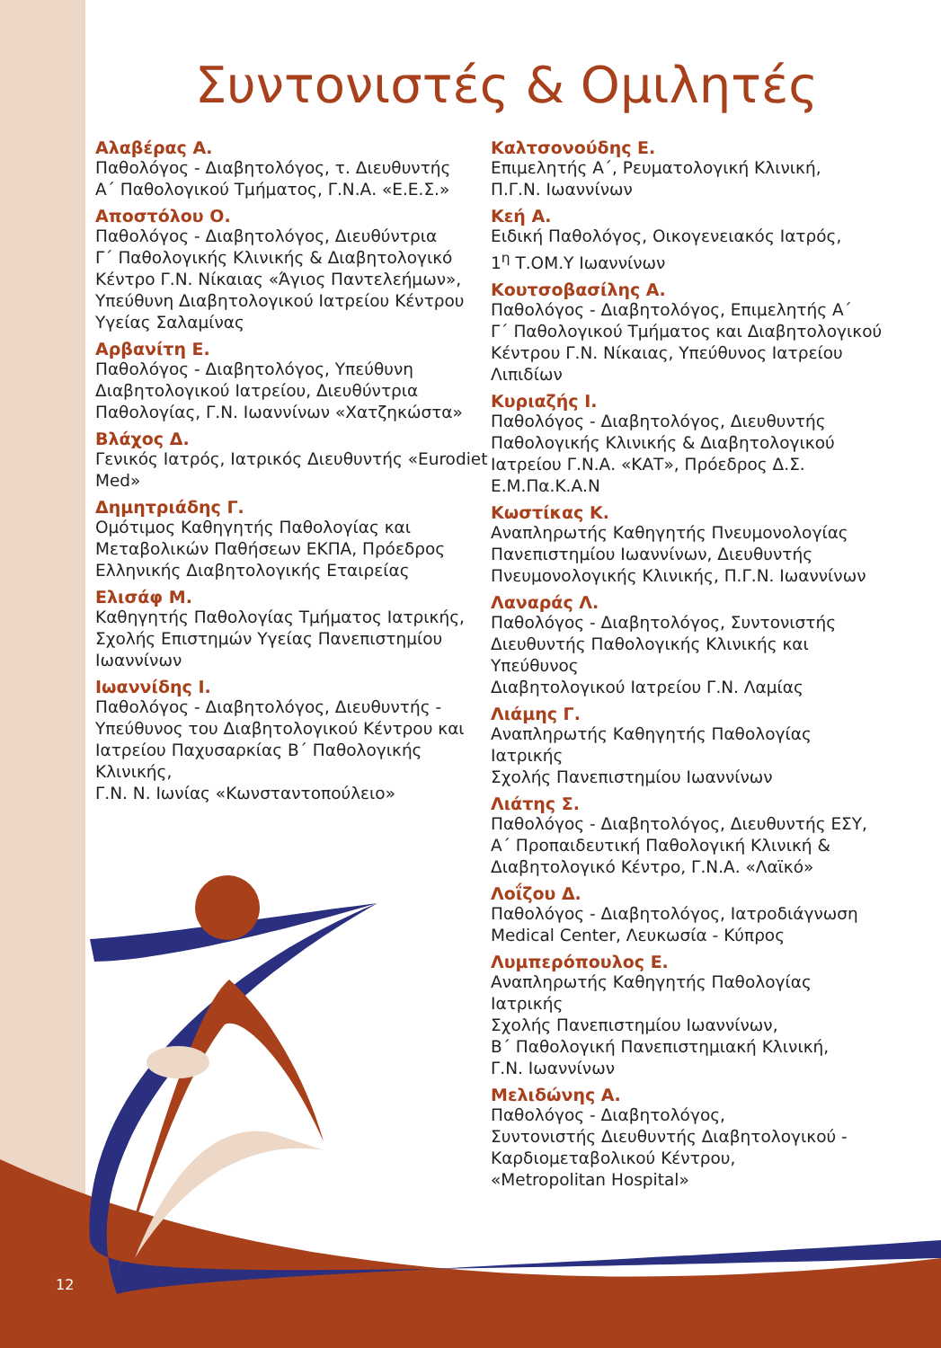Συντονιστές & Ομιλητές
Αλαβέρας Α.
Παθολόγος - Διαβητολόγος, τ. Διευθυντής
Α΄ Παθολογικού Τμήματος, Γ.Ν.Α. «Ε.Ε.Σ.»
Αποστόλου Ο.
Παθολόγος - Διαβητολόγος, Διευθύντρια
Γ΄ Παθολογικής Κλινικής & Διαβητολογικό
Κέντρο Γ.Ν. Νίκαιας «Άγιος Παντελεήμων»,
Υπεύθυνη Διαβητολογικού Ιατρείου Κέντρου
Υγείας Σαλαμίνας
Αρβανίτη Ε.
Παθολόγος - Διαβητολόγος, Υπεύθυνη
Διαβητολογικού Ιατρείου, Διευθύντρια
Παθολογίας, Γ.Ν. Ιωαννίνων «Χατζηκώστα»
Βλάχος Δ.
Γενικός Ιατρός, Ιατρικός Διευθυντής «Eurodiet
Med»
Δημητριάδης Γ.
Ομότιμος Καθηγητής Παθολογίας και
Μεταβολικών Παθήσεων ΕΚΠΑ, Πρόεδρος
Ελληνικής Διαβητολογικής Εταιρείας
Ελισάφ Μ.
Καθηγητής Παθολογίας Τμήματος Ιατρικής,
Σχολής Επιστημών Υγείας Πανεπιστημίου
Ιωαννίνων
Ιωαννίδης Ι.
Παθολόγος - Διαβητολόγος, Διευθυντής -
Υπεύθυνος του Διαβητολογικού Κέντρου και
Ιατρείου Παχυσαρκίας Β΄ Παθολογικής Κλινικής,
Γ.Ν. Ν. Ιωνίας «Κωνσταντοπούλειο»
Καλτσονούδης Ε.
Επιμελητής Α΄, Ρευματολογική Κλινική,
Π.Γ.Ν. Ιωαννίνων
Κεή Α.
Ειδική Παθολόγος, Οικογενειακός Ιατρός,
1<sup>η</sup> Τ.ΟΜ.Υ Ιωαννίνων
Κουτσοβασίλης Α.
Παθολόγος - Διαβητολόγος, Επιμελητής Α΄
Γ΄ Παθολογικού Τμήματος και Διαβητολογικού
Κέντρου Γ.Ν. Νίκαιας, Υπεύθυνος Ιατρείου
Λιπιδίων
Κυριαζής Ι.
Παθολόγος - Διαβητολόγος, Διευθυντής
Παθολογικής Κλινικής & Διαβητολογικού
Ιατρείου Γ.Ν.Α. «ΚΑΤ», Πρόεδρος Δ.Σ.
Ε.Μ.Πα.Κ.Α.Ν
Κωστίκας Κ.
Αναπληρωτής Καθηγητής Πνευμονολογίας
Πανεπιστημίου Ιωαννίνων, Διευθυντής
Πνευμονολογικής Κλινικής, Π.Γ.Ν. Ιωαννίνων
Λαναράς Λ.
Παθολόγος - Διαβητολόγος, Συντονιστής
Διευθυντής Παθολογικής Κλινικής και Υπεύθυνος
Διαβητολογικού Ιατρείου Γ.Ν. Λαμίας
Λιάμης Γ.
Αναπληρωτής Καθηγητής Παθολογίας Ιατρικής
Σχολής Πανεπιστημίου Ιωαννίνων
Λιάτης Σ.
Παθολόγος - Διαβητολόγος, Διευθυντής ΕΣΥ,
Α΄ Προπαιδευτική Παθολογική Κλινική &
Διαβητολογικό Κέντρο, Γ.Ν.Α. «Λαϊκό»
Λοΐζου Δ.
Παθολόγος - Διαβητολόγος, Ιατροδιάγνωση
Medical Center, Λευκωσία - Κύπρος
Λυμπερόπουλος Ε.
Αναπληρωτής Καθηγητής Παθολογίας Ιατρικής
Σχολής Πανεπιστημίου Ιωαννίνων,
Β΄ Παθολογική Πανεπιστημιακή Κλινική,
Γ.Ν. Ιωαννίνων
Μελιδώνης Α.
Παθολόγος - Διαβητολόγος,
Συντονιστής Διευθυντής Διαβητολογικού -
Καρδιομεταβολικού Κέντρου,
«Metropolitan Hospital»
12